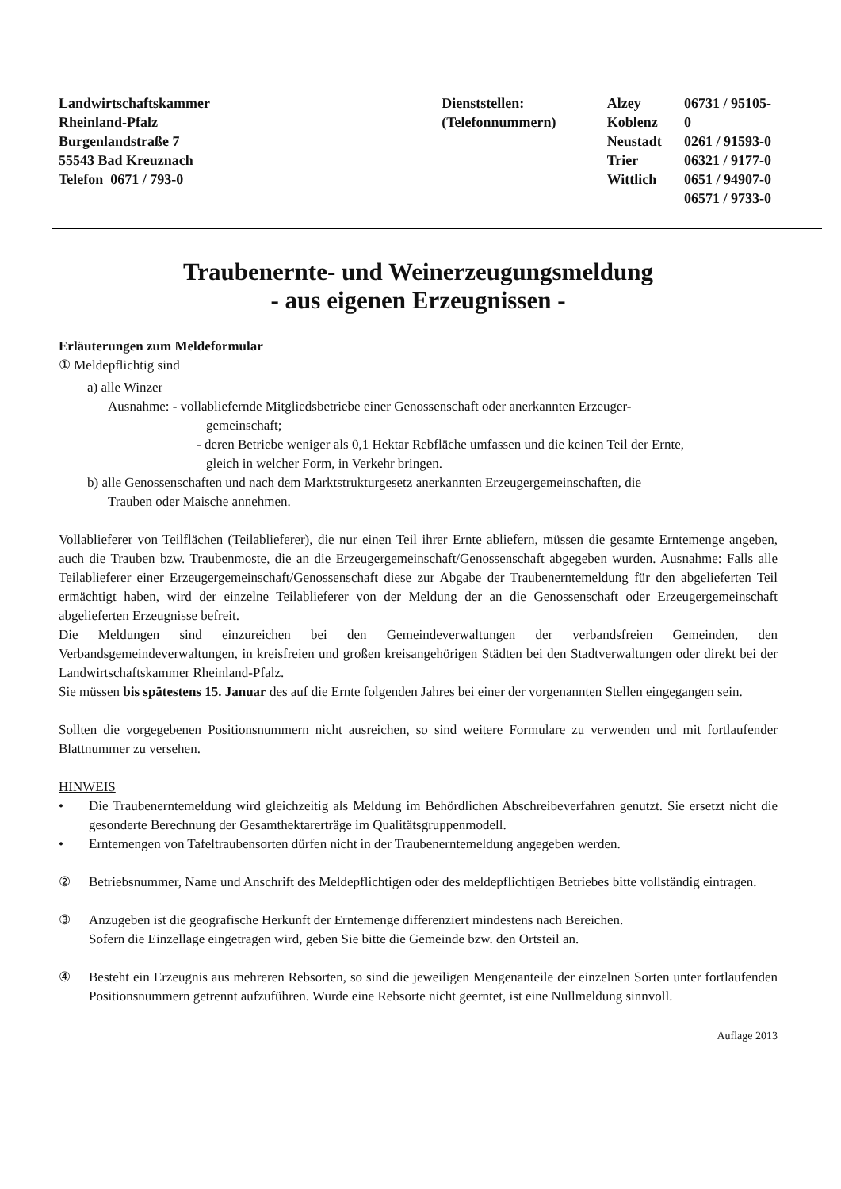Landwirtschaftskammer
Rheinland-Pfalz
Burgenlandstraße 7
55543 Bad Kreuznach
Telefon 0671 / 793-0
Dienststellen:
(Telefonnummern)
Alzey
Koblenz
Neustadt
Trier
Wittlich
06731 / 95105-0
0261 / 91593-0
06321 / 9177-0
0651 / 94907-0
06571 / 9733-0
Traubenernte- und Weinerzeugungsmeldung
- aus eigenen Erzeugnissen -
Erläuterungen zum Meldeformular
① Meldepflichtig sind
a) alle Winzer
Ausnahme: - vollabliefernde Mitgliedsbetriebe einer Genossenschaft oder anerkannten Erzeuger-
gemeinschaft;
- deren Betriebe weniger als 0,1 Hektar Rebfläche umfassen und die keinen Teil der Ernte,
gleich in welcher Form, in Verkehr bringen.
b) alle Genossenschaften und nach dem Marktstrukturgesetz anerkannten Erzeugergemeinschaften, die
Trauben oder Maische annehmen.
Vollablieferer von Teilflächen (Teilablieferer), die nur einen Teil ihrer Ernte abliefern, müssen die gesamte Erntemenge angeben, auch die Trauben bzw. Traubenmoste, die an die Erzeugergemeinschaft/Genossenschaft abgegeben wurden. Ausnahme: Falls alle Teilablieferer einer Erzeugergemeinschaft/Genossenschaft diese zur Abgabe der Traubenerntemeldung für den abgelieferten Teil ermächtigt haben, wird der einzelne Teilablieferer von der Meldung der an die Genossenschaft oder Erzeugergemeinschaft abgelieferten Erzeugnisse befreit.
Die Meldungen sind einzureichen bei den Gemeindeverwaltungen der verbandsfreien Gemeinden, den Verbandsgemeindeverwaltungen, in kreisfreien und großen kreisangehörigen Städten bei den Stadtverwaltungen oder direkt bei der Landwirtschaftskammer Rheinland-Pfalz.
Sie müssen bis spätestens 15. Januar des auf die Ernte folgenden Jahres bei einer der vorgenannten Stellen eingegangen sein.
Sollten die vorgegebenen Positionsnummern nicht ausreichen, so sind weitere Formulare zu verwenden und mit fortlaufender Blattnummer zu versehen.
HINWEIS
• Die Traubenerntemeldung wird gleichzeitig als Meldung im Behördlichen Abschreibeverfahren genutzt. Sie ersetzt nicht die gesonderte Berechnung der Gesamthektarerträge im Qualitätsgruppenmodell.
• Erntemengen von Tafeltraubensorten dürfen nicht in der Traubenerntemeldung angegeben werden.
② Betriebsnummer, Name und Anschrift des Meldepflichtigen oder des meldepflichtigen Betriebes bitte vollständig eintragen.
③ Anzugeben ist die geografische Herkunft der Erntemenge differenziert mindestens nach Bereichen.
Sofern die Einzellage eingetragen wird, geben Sie bitte die Gemeinde bzw. den Ortsteil an.
④ Besteht ein Erzeugnis aus mehreren Rebsorten, so sind die jeweiligen Mengenanteile der einzelnen Sorten unter fortlaufenden Positionsnummern getrennt aufzuführen. Wurde eine Rebsorte nicht geerntet, ist eine Nullmeldung sinnvoll.
Auflage 2013